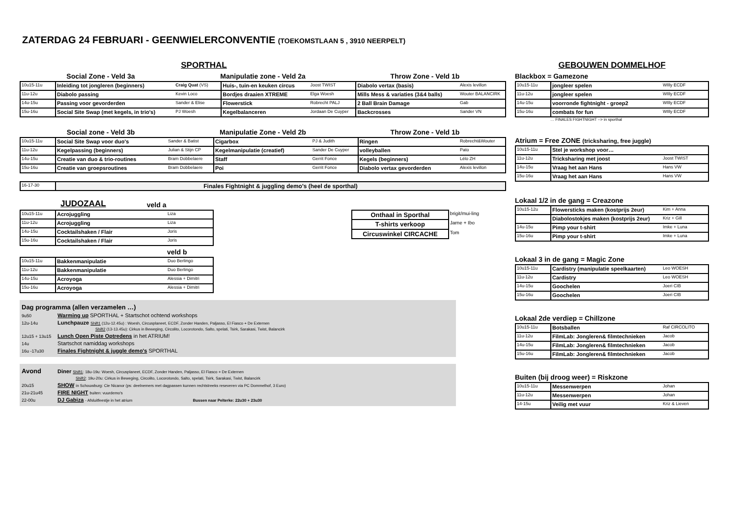ZATERDAG 24 FEBRUARI - GEENWIELERCONVENTIE (TOEKOMSTLAAN 5 , 3910 NEERPELT)
SPORTHAL
Social Zone - Veld 3a Manipulatie zone - Veld 2a Throw Zone - Veld 1b
| 10u15-11u | Inleiding tot jongleren (beginners) | Craig Quat (VS) | Huis-, tuin-en keuken circus | Joost TWIST | Diabolo vertax (basis) | Alexis levillon |
| 11u-12u | Diabolo passing | Kevin Loco | Bordjes draaien XTREME | Elga Woesh | Mills Mess & variaties (3&4 balls) | Wouter BALANCIRK |
| 14u-15u | Passing voor gevorderden | Sander & Elise | Flowerstick | Robrecht PALJ | 2 Ball Brain Damage | Gab |
| 15u-16u | Social Site Swap (met kegels, in trio's) | PJ Woesh | Kegelbalanceren | Jordaan De Cuyper | Backcrosses | Sander VN |
Social zone - Veld 3b Manipulatie Zone - Veld 2b Throw Zone - Veld 1b
| 10u15-11u | Social Site Swap voor duo's | Sander & Batist | Cigarbox | PJ & Judith | Ringen | Robrecht&Wouter |
| 11u-12u | Kegelpassing (beginners) | Julian & Stijn CP | Kegelmanipulatie (creatief) | Sander De Cuyper | volleyballen | Pato |
| 14u-15u | Creatie van duo & trio-routines | Bram Dobbelaere | Staff | Gerrit Fonce | Kegels (beginners) | Lélo ZH |
| 15u-16u | Creatie van groepsroutines | Bram Dobbelaere | Poi | Gerrit Fonce | Diabolo vertax gevorderden | Alexis levillon |
| 16-17-30 | Finales Fightnight & juggling demo's (heel de sporthal) |
JUDOZAAL
veld a
| 10u15-11u | Acrojuggling | Liza |
| 11u-12u | Acrojuggling | Liza |
| 14u-15u | Cocktailshaken / Flair | Joris |
| 15u-16u | Cocktailshaken / Flair | Joris |
veld b
| 10u15-11u | Bakkenmanipulatie | Duo Berlingo |
| 11u-12u | Bakkenmanipulatie | Duo Berlingo |
| 14u-15u | Acroyoga | Alessia + Dimitri |
| 15u-16u | Acroyoga | Alessia + Dimitri |
| Onthaal in Sporthal | brigit/mui-ling |
| T-shirts verkoop | Jarne + Ibo |
| Circuswinkel CIRCACHE | Tom |
Dag programma (allen verzamelen …)
9u50 Warming up SPORTHAL + Startschot ochtend workshops
12u-14u Lunchpauze Shift1 (12u-12.45u) : Woesh, Circusplaneet, ECDF, Zonder Handen, Paljasso, El Fiasco + De Externen
Shift2 (13-13.45u): Cirkus in Beweging, Circolito, Locorotondo, Salto, spelati, Tsirk, Sarakasi, Twist, Balancirk
12u15 + 13u15 Lunch Open Piste Optredens in het ATRIUM!
14u Startschot namiddag workshops
16u -17u30 Finales Fightnight & juggle demo's SPORTHAL
Avond Diner Shift1: 18u-19u: Woesh, Circusplaneet, ECDF, Zonder Handen, Paljasso, El Fiasco + De Externen
Shift2: 19u-20u: Cirkus in Beweging, Circolito, Locorotondo, Salto, spelati, Tsirk, Sarakasi, Twist, Balancirk
20u15 SHOW in Schouwburg: Cie Nicanor (ps: deelnemers met dagpassen kunnen rechtstreeks reseveren via PC Dommelhof, 3 Euro)
21u-21u45 FIRE NIGHT buiten: vuurdemo's
22-00u DJ Gabiza - Afsluitfeestje in het atrium Bussen naar Pelterke: 22u30 + 23u30
GEBOUWEN DOMMELHOF
Blackbox = Gamezone
| 10u15-11u | jongleer spelen | WIlly ECDF |
| 11u-12u | jongleer spelen | WIlly ECDF |
| 14u-15u | voorronde fightnight - groep2 | WIlly ECDF |
| 15u-16u | combats for fun | WIlly ECDF |
… FINALES FIGHTNIGHT --> in sporthal
Atrium = Free ZONE (tricksharing, free juggle)
| 10u15-11u | Stel je workshop voor… | |
| 11u-12u | Tricksharing met joost | Joost TWIST |
| 14u-15u | Vraag het aan Hans | Hans VW |
| 15u-16u | Vraag het aan Hans | Hans VW |
Lokaal 1/2 in de gang = Creazone
| 10u15-12u | Flowersticks maken (kostprijs 2eur) | Kim + Anna |
| | Diabolostokjes maken (kostprijs 2eur) | Kriz + Gill |
| 14u-15u | Pimp your t-shirt | Imke + Luna |
| 15u-16u | Pimp your t-shirt | Imke + Luna |
Lokaal 3 in de gang = Magic Zone
| 10u15-11u | Cardistry (manipulatie speelkaarten) | Leo WOESH |
| 11u-12u | Cardistry | Leo WOESH |
| 14u-15u | Goochelen | Joeri CIB |
| 15u-16u | Goochelen | Joeri CIB |
Lokaal 2de verdiep = Chillzone
| 10u15-11u | Botsballen | Raf CIRCOLITO |
| 11u-12u | FilmLab: Jongleren& filmtechnieken | Jacob |
| 14u-15u | FilmLab: Jongleren& filmtechnieken | Jacob |
| 15u-16u | FilmLab: Jongleren& filmtechnieken | Jacob |
Buiten (bij droog weer) = Riskzone
| 10u15-11u | Messenwerpen | Johan |
| 11u-12u | Messenwerpen | Johan |
| 14-15u | Veilig met vuur | Kriz & Lieven |